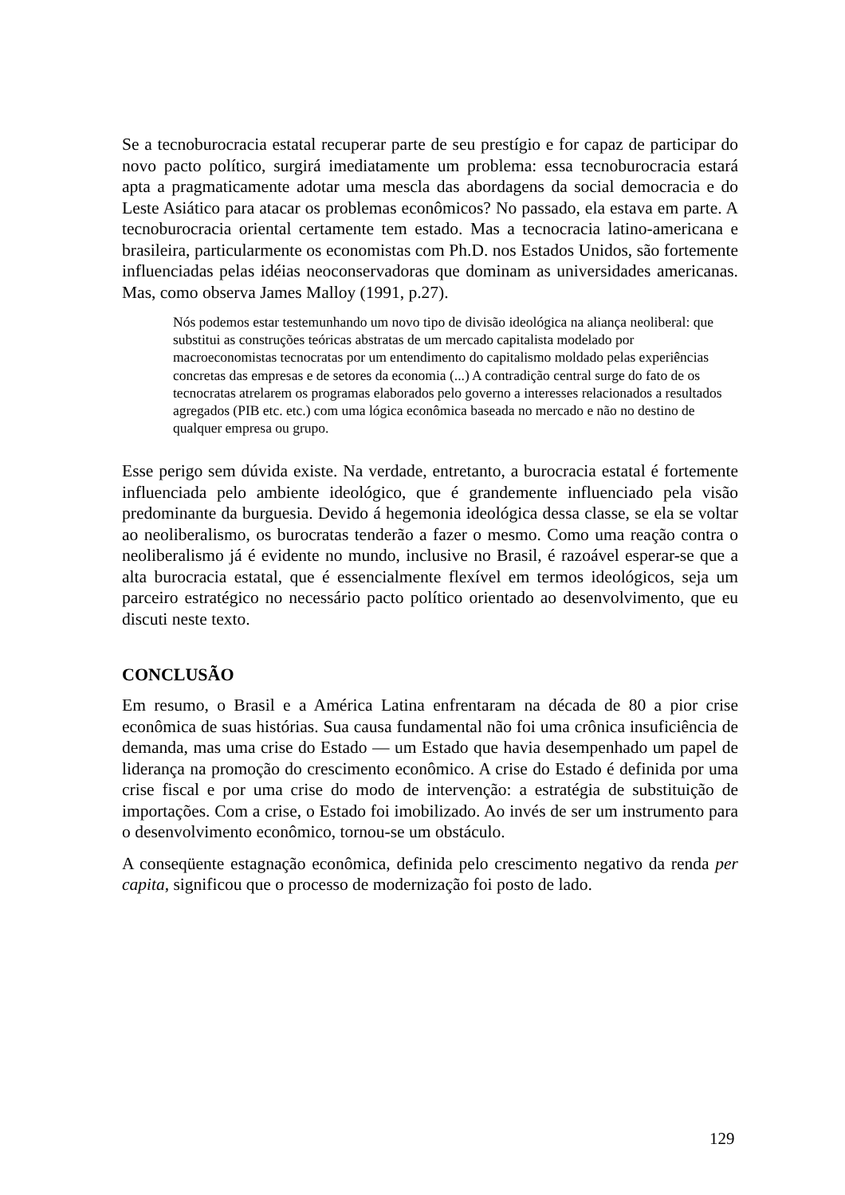Se a tecnoburocracia estatal recuperar parte de seu prestígio e for capaz de participar do novo pacto político, surgirá imediatamente um problema: essa tecnoburocracia estará apta a pragmaticamente adotar uma mescla das abordagens da social democracia e do Leste Asiático para atacar os problemas econômicos? No passado, ela estava em parte. A tecnoburocracia oriental certamente tem estado. Mas a tecnocracia latino-americana e brasileira, particularmente os economistas com Ph.D. nos Estados Unidos, são fortemente influenciadas pelas idéias neoconservadoras que dominam as universidades americanas. Mas, como observa James Malloy (1991, p.27).
Nós podemos estar testemunhando um novo tipo de divisão ideológica na aliança neoliberal: que substitui as construções teóricas abstratas de um mercado capitalista modelado por macroeconomistas tecnocratas por um entendimento do capitalismo moldado pelas experiências concretas das empresas e de setores da economia (...) A contradição central surge do fato de os tecnocratas atrelarem os programas elaborados pelo governo a interesses relacionados a resultados agregados (PIB etc. etc.) com uma lógica econômica baseada no mercado e não no destino de qualquer empresa ou grupo.
Esse perigo sem dúvida existe. Na verdade, entretanto, a burocracia estatal é fortemente influenciada pelo ambiente ideológico, que é grandemente influenciado pela visão predominante da burguesia. Devido á hegemonia ideológica dessa classe, se ela se voltar ao neoliberalismo, os burocratas tenderão a fazer o mesmo. Como uma reação contra o neoliberalismo já é evidente no mundo, inclusive no Brasil, é razoável esperar-se que a alta burocracia estatal, que é essencialmente flexível em termos ideológicos, seja um parceiro estratégico no necessário pacto político orientado ao desenvolvimento, que eu discuti neste texto.
CONCLUSÃO
Em resumo, o Brasil e a América Latina enfrentaram na década de 80 a pior crise econômica de suas histórias. Sua causa fundamental não foi uma crônica insuficiência de demanda, mas uma crise do Estado — um Estado que havia desempenhado um papel de liderança na promoção do crescimento econômico. A crise do Estado é definida por uma crise fiscal e por uma crise do modo de intervenção: a estratégia de substituição de importações. Com a crise, o Estado foi imobilizado. Ao invés de ser um instrumento para o desenvolvimento econômico, tornou-se um obstáculo.
A conseqüente estagnação econômica, definida pelo crescimento negativo da renda per capita, significou que o processo de modernização foi posto de lado.
129